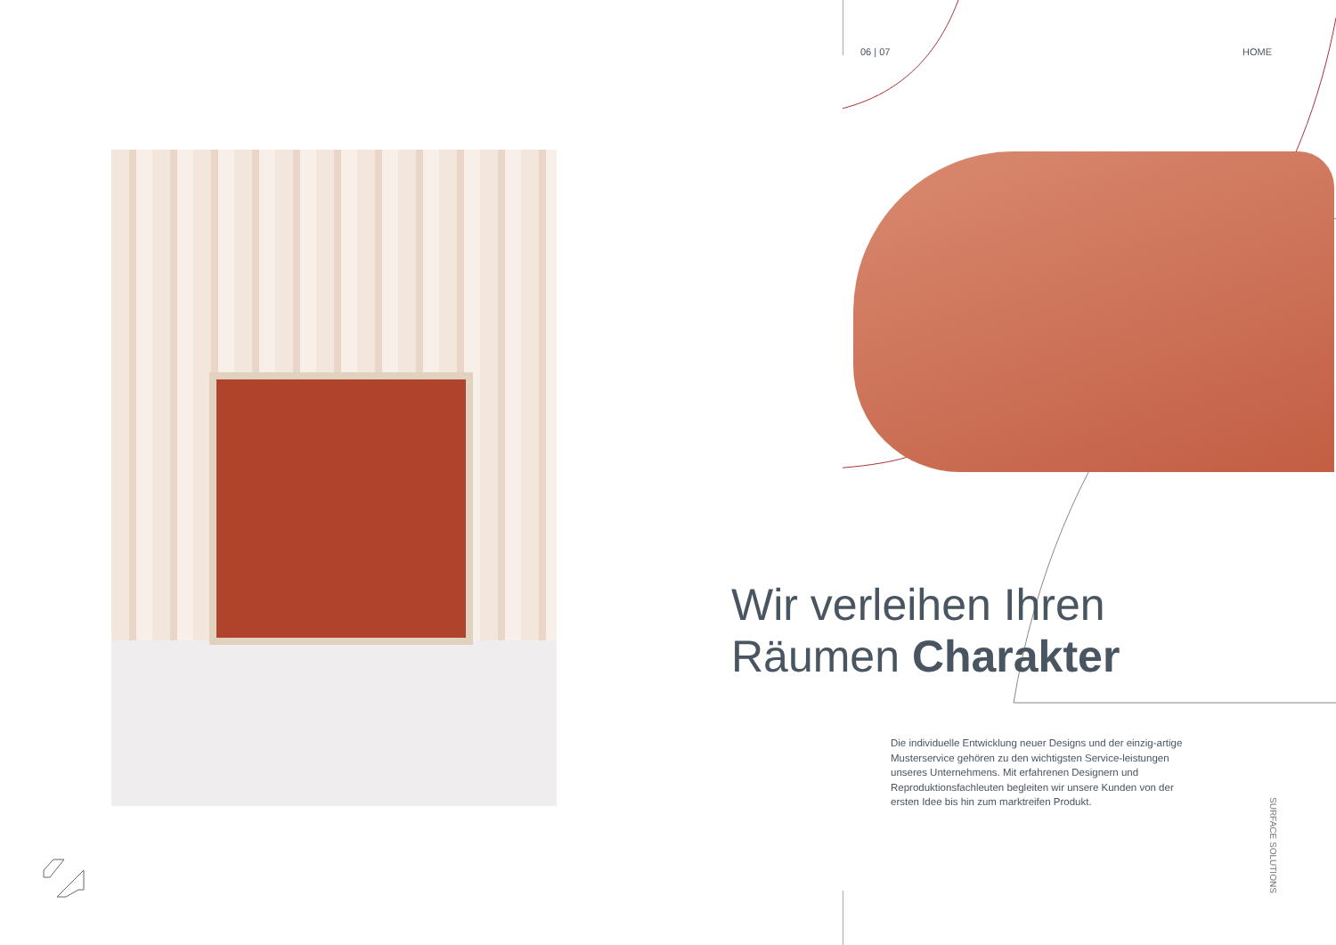06 | 07 HOME
Wir verleihen Ihren
Räumen Charakter
Die individuelle Entwicklung neuer Designs und der einzig-artige Musterservice gehören zu den wichtigsten Service-leistungen unseres Unternehmens. Mit erfahrenen Designern und Reproduktionsfachleuten begleiten wir unsere Kunden von der ersten Idee bis hin zum marktreifen Produkt.
SURFACE SOLUTIONS